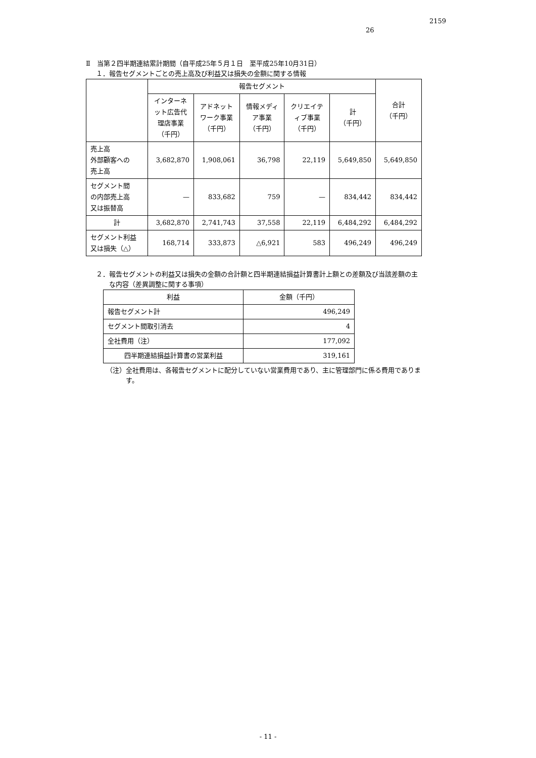2159
26
Ⅱ　当第２四半期連結累計期間（自平成25年５月１日　至平成25年10月31日）
１．報告セグメントごとの売上高及び利益又は損失の金額に関する情報
| | 報告セグメント | | | | | 合計 （千円） |
| --- | --- | --- | --- | --- | --- | --- |
| | インターネ ット広告代 理店事業 （千円） | アドネット ワーク事業 （千円） | 情報メディ ア事業 （千円） | クリエイテ ィブ事業 （千円） | 計 （千円） | |
| 売上高 外部顧客への 売上高 | 3,682,870 | 1,908,061 | 36,798 | 22,119 | 5,649,850 | 5,649,850 |
| セグメント間 の内部売上高 又は振替高 | — | 833,682 | 759 | — | 834,442 | 834,442 |
| 計 | 3,682,870 | 2,741,743 | 37,558 | 22,119 | 6,484,292 | 6,484,292 |
| セグメント利益 又は損失（△） | 168,714 | 333,873 | △6,921 | 583 | 496,249 | 496,249 |
２．報告セグメントの利益又は損失の金額の合計額と四半期連結損益計算書計上額との差額及び当該差額の主
　　な内容（差異調整に関する事項）
| 利益 | 金額（千円） |
| --- | --- |
| 報告セグメント計 | 496,249 |
| セグメント間取引消去 | 4 |
| 全社費用（注） | 177,092 |
| 四半期連結損益計算書の営業利益 | 319,161 |
（注）全社費用は、各報告セグメントに配分していない営業費用であり、主に管理部門に係る費用でありま
　　　す。
- 11 -